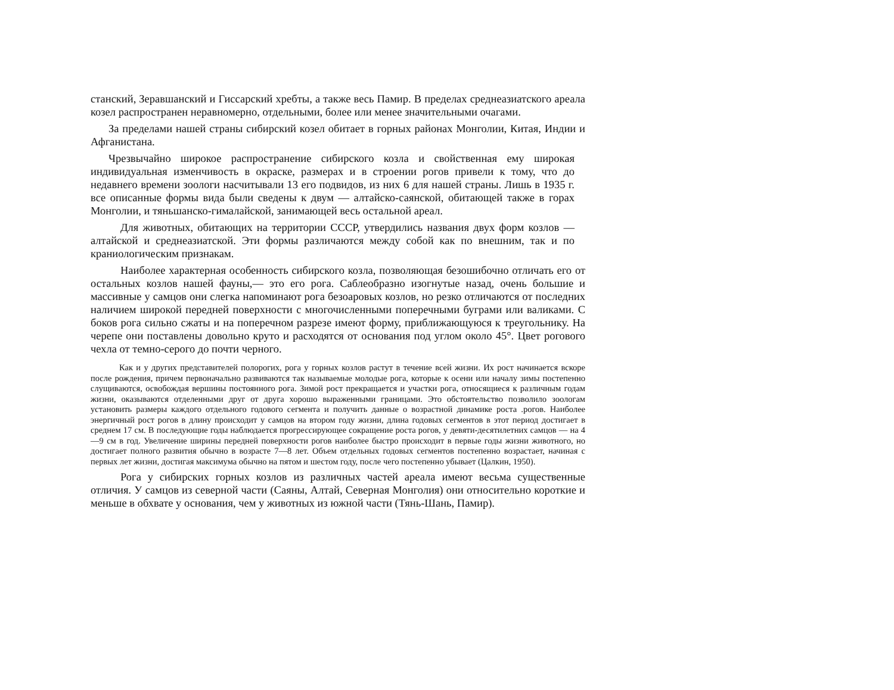станский, Зеравшанский и Гиссарский хребты, а также весь Памир. В пределах среднеазиатского ареала козел распространен неравномерно, отдельными, более или менее значительными очагами.
За пределами нашей страны сибирский козел обитает в горных районах Монголии, Китая, Индии и Афганистана.
Чрезвычайно широкое распространение сибирского козла и свойственная ему широкая индивидуальная изменчивость в окраске, размерах и в строении рогов привели к тому, что до недавнего времени зоологи насчитывали 13 его подвидов, из них 6 для нашей страны. Лишь в 1935 г. все описанные формы вида были сведены к двум — алтайско-саянской, обитающей также в горах Монголии, и тяньшанско-гималайской, занимающей весь остальной ареал.
Для животных, обитающих на территории СССР, утвердились названия двух форм козлов — алтайской и среднеазиатской. Эти формы различаются между собой как по внешним, так и по краниологическим признакам.
Наиболее характерная особенность сибирского козла, позволяющая безошибочно отличать его от остальных козлов нашей фауны,— это его рога. Саблеобразно изогнутые назад, очень большие и массивные у самцов они слегка напоминают рога безоаровых козлов, но резко отличаются от последних наличием широкой передней поверхности с многочисленными поперечными буграми или валиками. С боков рога сильно сжаты и на поперечном разрезе имеют форму, приближающуюся к треугольнику. На черепе они поставлены довольно круто и расходятся от основания под углом около 45°. Цвет рогового чехла от темно-серого до почти черного.
Как и у других представителей полорогих, рога у горных козлов растут в течение всей жизни. Их рост начинается вскоре после рождения, причем первоначально развиваются так называемые молодые рога, которые к осени или началу зимы постепенно слущиваются, освобождая вершины постоянного рога. Зимой рост прекращается и участки рога, относящиеся к различным годам жизни, оказываются отделенными друг от друга хорошо выраженными границами. Это обстоятельство позволило зоологам установить размеры каждого отдельного годового сегмента и получить данные о возрастной динамике роста .рогов. Наиболее энергичный рост рогов в длину происходит у самцов на втором году жизни, длина годовых сегментов в этот период достигает в среднем 17 см. В последующие годы наблюдается прогрессирующее сокращение роста рогов, у девяти-десятилетних самцов — на 4—9 см в год. Увеличение ширины передней поверхности рогов наиболее быстро происходит в первые годы жизни животного, но достигает полного развития обычно в возрасте 7—8 лет. Объем отдельных годовых сегментов постепенно возрастает, начиная с первых лет жизни, достигая максимума обычно на пятом и шестом году, после чего постепенно убывает (Цалкин, 1950).
Рога у сибирских горных козлов из различных частей ареала имеют весьма существенные отличия. У самцов из северной части (Саяны, Алтай, Северная Монголия) они относительно короткие и меньше в обхвате у основания, чем у животных из южной части (Тянь-Шань, Памир).